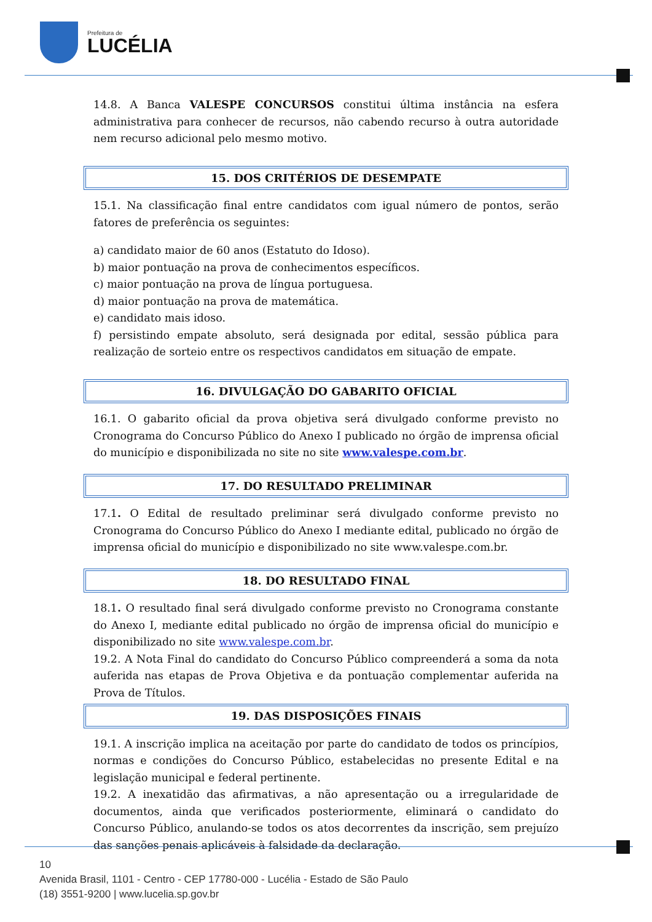Prefeitura de
LUCÉLIA
14.8. A Banca VALESPE CONCURSOS constitui última instância na esfera administrativa para conhecer de recursos, não cabendo recurso à outra autoridade nem recurso adicional pelo mesmo motivo.
15. DOS CRITÉRIOS DE DESEMPATE
15.1. Na classificação final entre candidatos com igual número de pontos, serão fatores de preferência os seguintes:
a) candidato maior de 60 anos (Estatuto do Idoso).
b) maior pontuação na prova de conhecimentos específicos.
c) maior pontuação na prova de língua portuguesa.
d) maior pontuação na prova de matemática.
e) candidato mais idoso.
f) persistindo empate absoluto, será designada por edital, sessão pública para realização de sorteio entre os respectivos candidatos em situação de empate.
16. DIVULGAÇÃO DO GABARITO OFICIAL
16.1. O gabarito oficial da prova objetiva será divulgado conforme previsto no Cronograma do Concurso Público do Anexo I publicado no órgão de imprensa oficial do município e disponibilizada no site no site www.valespe.com.br.
17. DO RESULTADO PRELIMINAR
17.1. O Edital de resultado preliminar será divulgado conforme previsto no Cronograma do Concurso Público do Anexo I mediante edital, publicado no órgão de imprensa oficial do município e disponibilizado no site www.valespe.com.br.
18. DO RESULTADO FINAL
18.1. O resultado final será divulgado conforme previsto no Cronograma constante do Anexo I, mediante edital publicado no órgão de imprensa oficial do município e disponibilizado no site www.valespe.com.br.
19.2. A Nota Final do candidato do Concurso Público compreenderá a soma da nota auferida nas etapas de Prova Objetiva e da pontuação complementar auferida na Prova de Títulos.
19. DAS DISPOSIÇÕES FINAIS
19.1. A inscrição implica na aceitação por parte do candidato de todos os princípios, normas e condições do Concurso Público, estabelecidas no presente Edital e na legislação municipal e federal pertinente.
19.2. A inexatidão das afirmativas, a não apresentação ou a irregularidade de documentos, ainda que verificados posteriormente, eliminará o candidato do Concurso Público, anulando-se todos os atos decorrentes da inscrição, sem prejuízo das sanções penais aplicáveis à falsidade da declaração.
10
Avenida Brasil, 1101 - Centro - CEP 17780-000 - Lucélia - Estado de São Paulo
(18) 3551-9200 | www.lucelia.sp.gov.br